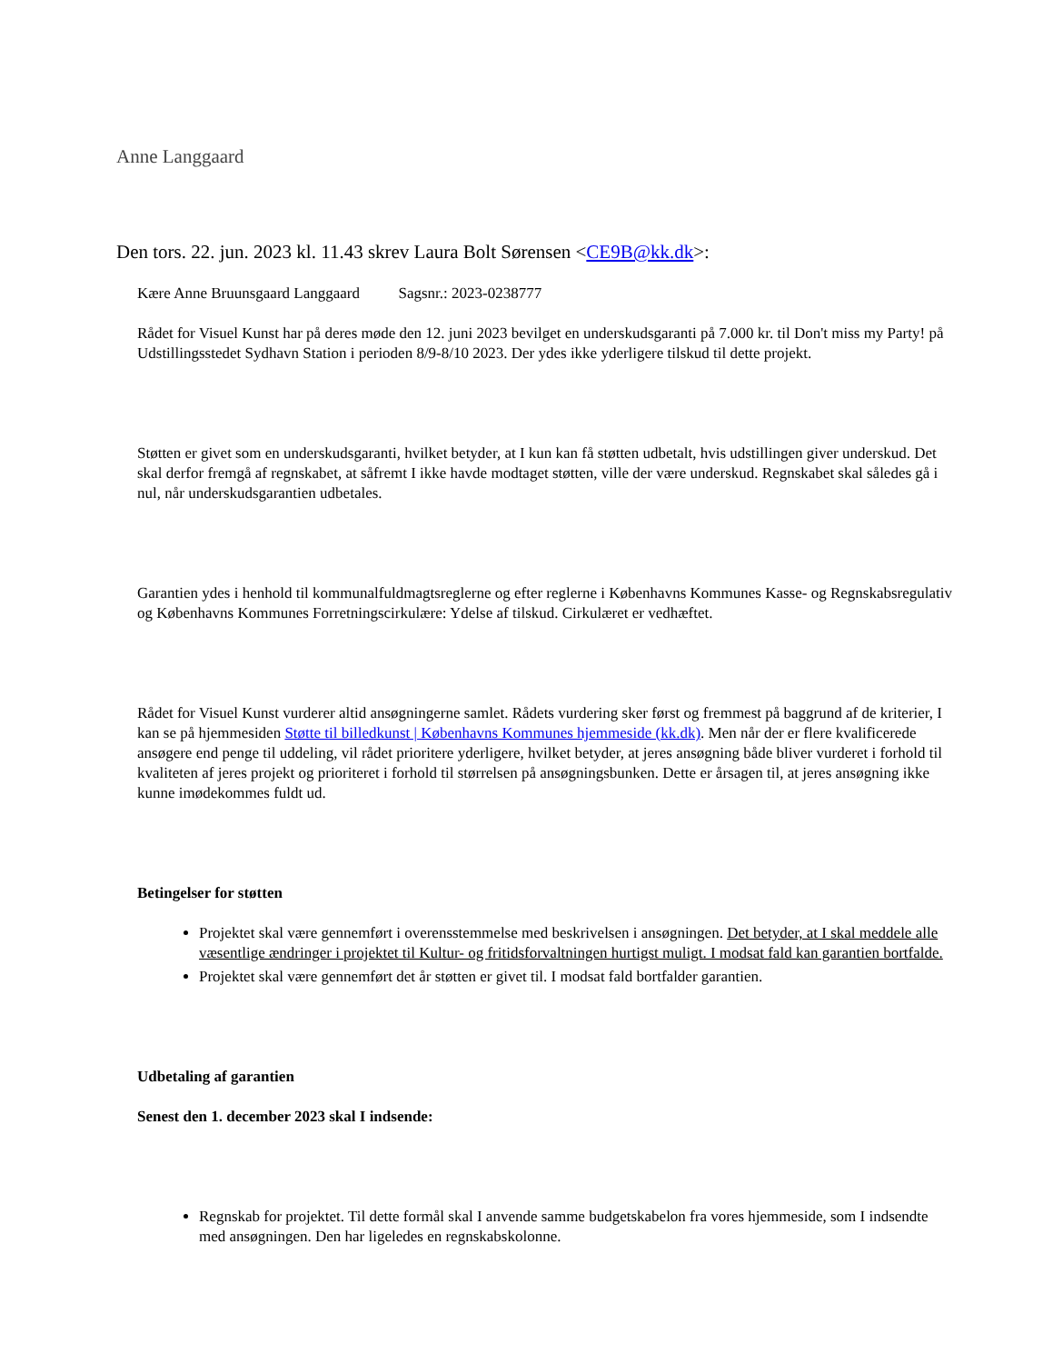Anne Langgaard
Den tors. 22. jun. 2023 kl. 11.43 skrev Laura Bolt Sørensen <CE9B@kk.dk>:
Kære Anne Bruunsgaard Langgaard Sagsnr.: 2023-0238777
Rådet for Visuel Kunst har på deres møde den 12. juni 2023 bevilget en underskudsgaranti på 7.000 kr. til Don't miss my Party! på Udstillingsstedet Sydhavn Station i perioden 8/9-8/10 2023. Der ydes ikke yderligere tilskud til dette projekt.
Støtten er givet som en underskudsgaranti, hvilket betyder, at I kun kan få støtten udbetalt, hvis udstillingen giver underskud. Det skal derfor fremgå af regnskabet, at såfremt I ikke havde modtaget støtten, ville der være underskud. Regnskabet skal således gå i nul, når underskudsgarantien udbetales.
Garantien ydes i henhold til kommunalfuldmagtsreglerne og efter reglerne i Københavns Kommunes Kasse- og Regnskabsregulativ og Københavns Kommunes Forretningscirkulære: Ydelse af tilskud. Cirkulæret er vedhæftet.
Rådet for Visuel Kunst vurderer altid ansøgningerne samlet. Rådets vurdering sker først og fremmest på baggrund af de kriterier, I kan se på hjemmesiden Støtte til billedkunst | Københavns Kommunes hjemmeside (kk.dk). Men når der er flere kvalificerede ansøgere end penge til uddeling, vil rådet prioritere yderligere, hvilket betyder, at jeres ansøgning både bliver vurderet i forhold til kvaliteten af jeres projekt og prioriteret i forhold til størrelsen på ansøgningsbunken. Dette er årsagen til, at jeres ansøgning ikke kunne imødekommes fuldt ud.
Betingelser for støtten
Projektet skal være gennemført i overensstemmelse med beskrivelsen i ansøgningen. Det betyder, at I skal meddele alle væsentlige ændringer i projektet til Kultur- og fritidsforvaltningen hurtigst muligt. I modsat fald kan garantien bortfalde.
Projektet skal være gennemført det år støtten er givet til. I modsat fald bortfalder garantien.
Udbetaling af garantien
Senest den 1. december 2023 skal I indsende:
Regnskab for projektet. Til dette formål skal I anvende samme budgetskabelon fra vores hjemmeside, som I indsendte med ansøgningen. Den har ligeledes en regnskabskolonne.